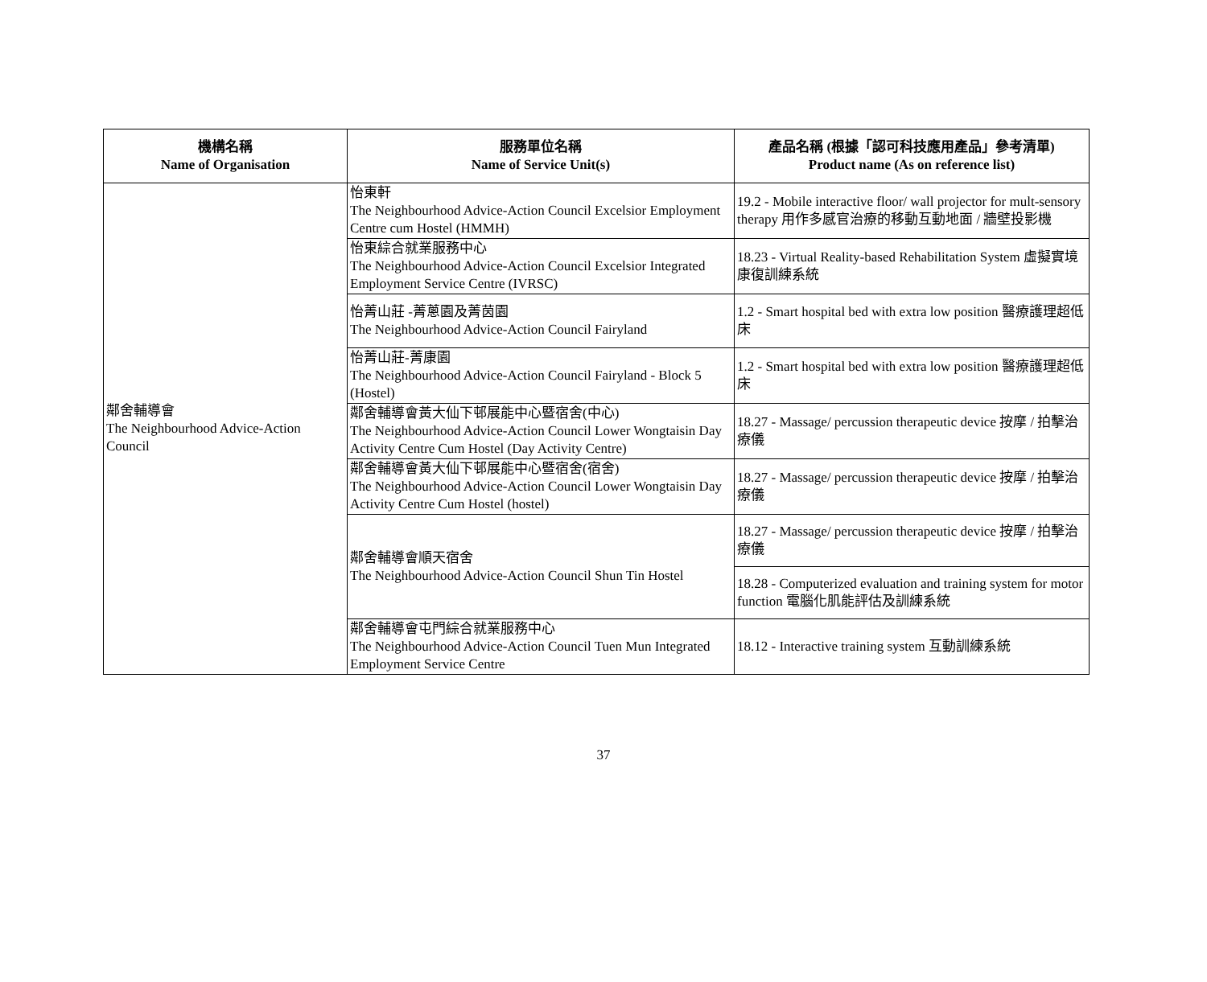| 機構名稱 Name of Organisation | 服務單位名稱 Name of Service Unit(s) | 產品名稱 (根據「認可科技應用產品」參考清單) Product name (As on reference list) |
| --- | --- | --- |
| 鄰舍輔導會 The Neighbourhood Advice-Action Council | 怡東軒 The Neighbourhood Advice-Action Council Excelsior Employment Centre cum Hostel (HMMH) | 19.2 - Mobile interactive floor/ wall projector for mult-sensory therapy 用作多感官治療的移動互動地面 / 牆壁投影機 |
| | 怡東綜合就業服務中心 The Neighbourhood Advice-Action Council Excelsior Integrated Employment Service Centre (IVRSC) | 18.23 - Virtual Reality-based Rehabilitation System 虛擬實境康復訓練系統 |
| | 怡菁山莊 -菁蔥園及菁茵園 The Neighbourhood Advice-Action Council Fairyland | 1.2 - Smart hospital bed with extra low position 醫療護理超低床 |
| | 怡菁山莊-菁康園 The Neighbourhood Advice-Action Council Fairyland - Block 5 (Hostel) | 1.2 - Smart hospital bed with extra low position 醫療護理超低床 |
| | 鄰舍輔導會黃大仙下邨展能中心暨宿舍(中心) The Neighbourhood Advice-Action Council Lower Wongtaisin Day Activity Centre Cum Hostel (Day Activity Centre) | 18.27 - Massage/ percussion therapeutic device 按摩 / 拍擊治療儀 |
| | 鄰舍輔導會黃大仙下邨展能中心暨宿舍(宿舍) The Neighbourhood Advice-Action Council Lower Wongtaisin Day Activity Centre Cum Hostel (hostel) | 18.27 - Massage/ percussion therapeutic device 按摩 / 拍擊治療儀 |
| | 鄰舍輔導會順天宿舍 The Neighbourhood Advice-Action Council Shun Tin Hostel | 18.27 - Massage/ percussion therapeutic device 按摩 / 拍擊治療儀 |
| | | 18.28 - Computerized evaluation and training system for motor function 電腦化肌能評估及訓練系統 |
| | 鄰舍輔導會屯門綜合就業服務中心 The Neighbourhood Advice-Action Council Tuen Mun Integrated Employment Service Centre | 18.12 - Interactive training system 互動訓練系統 |
37